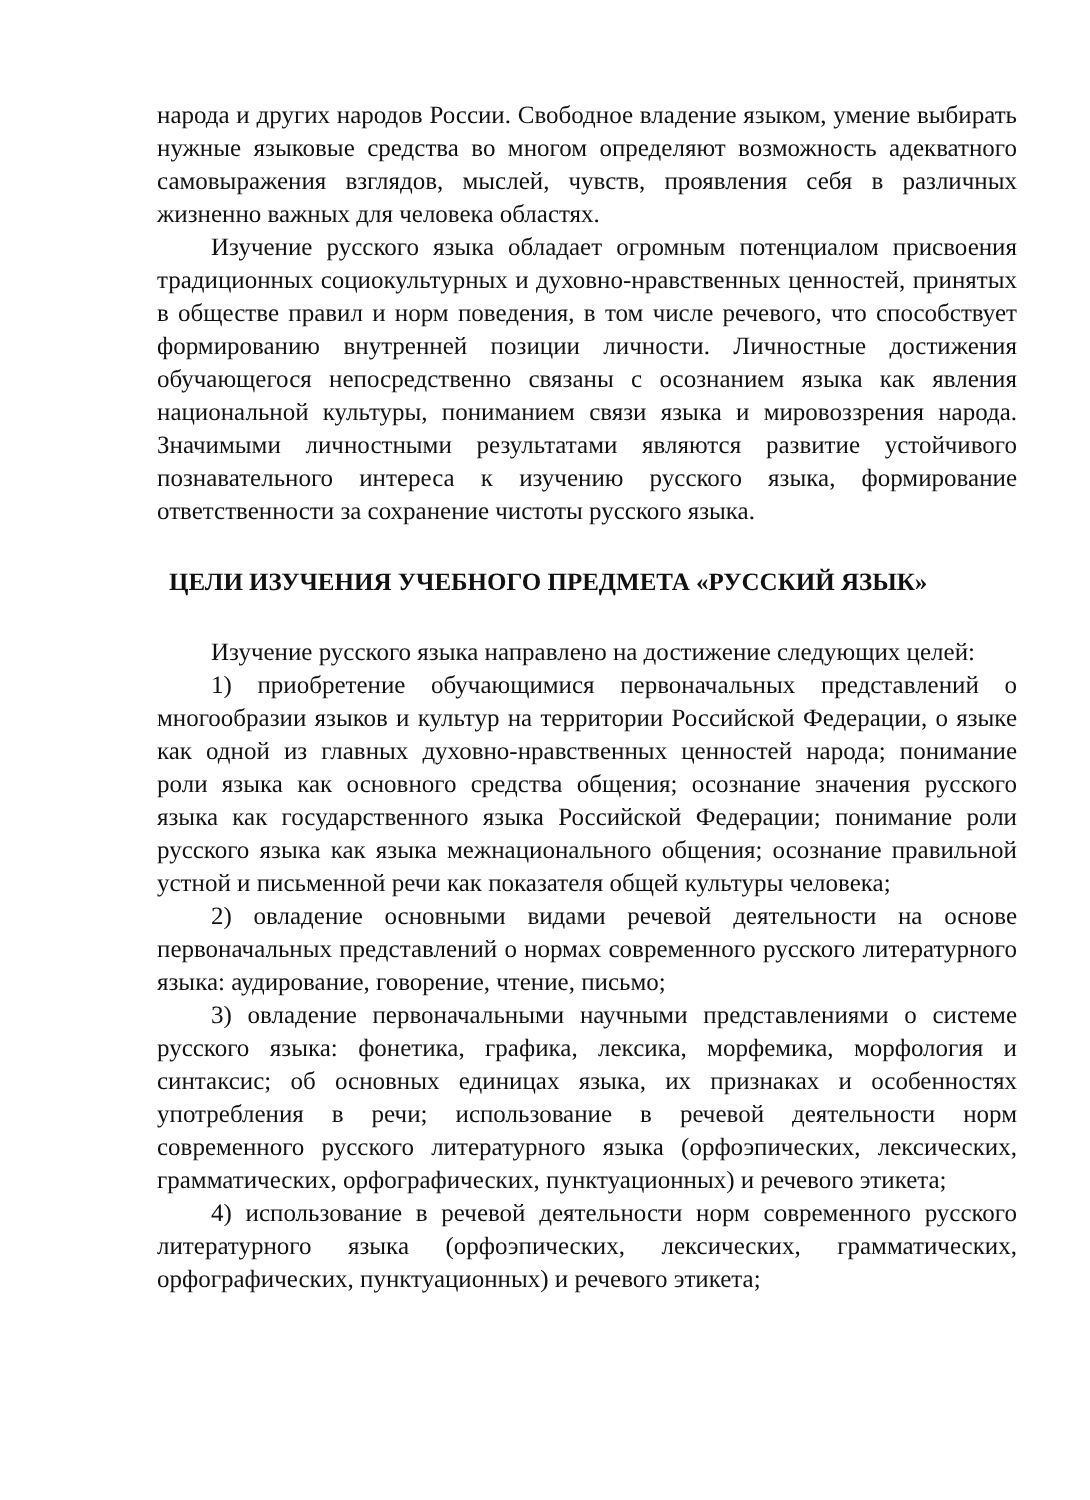народа и других народов России. Свободное владение языком, умение выбирать нужные языковые средства во многом определяют возможность адекватного самовыражения взглядов, мыслей, чувств, проявления себя в различных жизненно важных для человека областях.
Изучение русского языка обладает огромным потенциалом присвоения традиционных социокультурных и духовно-нравственных ценностей, принятых в обществе правил и норм поведения, в том числе речевого, что способствует формированию внутренней позиции личности. Личностные достижения обучающегося непосредственно связаны с осознанием языка как явления национальной культуры, пониманием связи языка и мировоззрения народа. Значимыми личностными результатами являются развитие устойчивого познавательного интереса к изучению русского языка, формирование ответственности за сохранение чистоты русского языка.
ЦЕЛИ ИЗУЧЕНИЯ УЧЕБНОГО ПРЕДМЕТА «РУССКИЙ ЯЗЫК»
Изучение русского языка направлено на достижение следующих целей:
1) приобретение обучающимися первоначальных представлений о многообразии языков и культур на территории Российской Федерации, о языке как одной из главных духовно-нравственных ценностей народа; понимание роли языка как основного средства общения; осознание значения русского языка как государственного языка Российской Федерации; понимание роли русского языка как языка межнационального общения; осознание правильной устной и письменной речи как показателя общей культуры человека;
2) овладение основными видами речевой деятельности на основе первоначальных представлений о нормах современного русского литературного языка: аудирование, говорение, чтение, письмо;
3) овладение первоначальными научными представлениями о системе русского языка: фонетика, графика, лексика, морфемика, морфология и синтаксис; об основных единицах языка, их признаках и особенностях употребления в речи; использование в речевой деятельности норм современного русского литературного языка (орфоэпических, лексических, грамматических, орфографических, пунктуационных) и речевого этикета;
4) использование в речевой деятельности норм современного русского литературного языка (орфоэпических, лексических, грамматических, орфографических, пунктуационных) и речевого этикета;